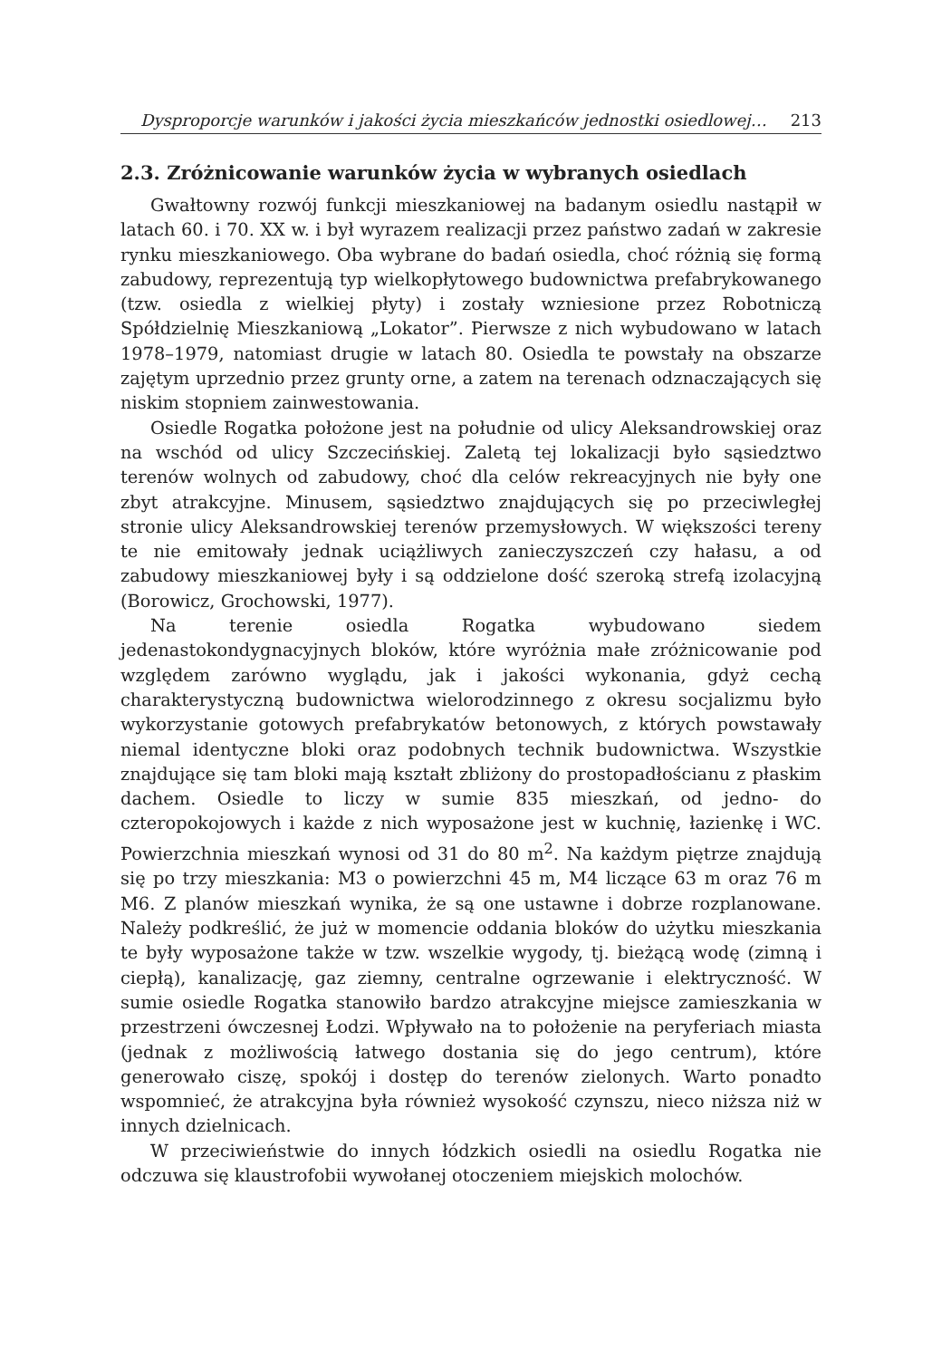Dysproporcje warunków i jakości życia mieszkańców jednostki osiedlowej… 213
2.3. Zróżnicowanie warunków życia w wybranych osiedlach
Gwałtowny rozwój funkcji mieszkaniowej na badanym osiedlu nastąpił w latach 60. i 70. XX w. i był wyrazem realizacji przez państwo zadań w zakresie rynku mieszkaniowego. Oba wybrane do badań osiedla, choć różnią się formą zabudowy, reprezentują typ wielkopłytowego budownictwa prefabrykowanego (tzw. osiedla z wielkiej płyty) i zostały wzniesione przez Robotniczą Spółdzielnię Mieszkaniową „Lokator”. Pierwsze z nich wybudowano w latach 1978–1979, natomiast drugie w latach 80. Osiedla te powstały na obszarze zajętym uprzednio przez grunty orne, a zatem na terenach odznaczających się niskim stopniem zainwestowania.
Osiedle Rogatka położone jest na południe od ulicy Aleksandrowskiej oraz na wschód od ulicy Szczecińskiej. Zaletą tej lokalizacji było sąsiedztwo terenów wolnych od zabudowy, choć dla celów rekreacyjnych nie były one zbyt atrakcyjne. Minusem, sąsiedztwo znajdujących się po przeciwległej stronie ulicy Aleksandrowskiej terenów przemysłowych. W większości tereny te nie emitowały jednak uciążliwych zanieczyszczeń czy hałasu, a od zabudowy mieszkaniowej były i są oddzielone dość szeroką strefą izolacyjną (Borowicz, Grochowski, 1977).
Na terenie osiedla Rogatka wybudowano siedem jedenastokondygnacyjnych bloków, które wyróżnia małe zróżnicowanie pod względem zarówno wyglądu, jak i jakości wykonania, gdyż cechą charakterystyczną budownictwa wielorodzinnego z okresu socjalizmu było wykorzystanie gotowych prefabrykatów betonowych, z których powstawały niemal identyczne bloki oraz podobnych technik budownictwa. Wszystkie znajdujące się tam bloki mają kształt zbliżony do prostopadłościanu z płaskim dachem. Osiedle to liczy w sumie 835 mieszkań, od jedno- do czteropokojowych i każde z nich wyposażone jest w kuchnię, łazienkę i WC. Powierzchnia mieszkań wynosi od 31 do 80 m<sup>2</sup>. Na każdym piętrze znajdują się po trzy mieszkania: M3 o powierzchni 45 m, M4 liczące 63 m oraz 76 m M6. Z planów mieszkań wynika, że są one ustawne i dobrze rozplanowane. Należy podkreślić, że już w momencie oddania bloków do użytku mieszkania te były wyposażone także w tzw. wszelkie wygody, tj. bieżącą wodę (zimną i ciepłą), kanalizację, gaz ziemny, centralne ogrzewanie i elektryczność. W sumie osiedle Rogatka stanowiło bardzo atrakcyjne miejsce zamieszkania w przestrzeni ówczesnej Łodzi. Wpływało na to położenie na peryferiach miasta (jednak z możliwością łatwego dostania się do jego centrum), które generowało ciszę, spokój i dostęp do terenów zielonych. Warto ponadto wspomnieć, że atrakcyjna była również wysokość czynszu, nieco niższa niż w innych dzielnicach.
W przeciwieństwie do innych łódzkich osiedli na osiedlu Rogatka nie odczuwa się klaustrofobii wywołanej otoczeniem miejskich molochów.